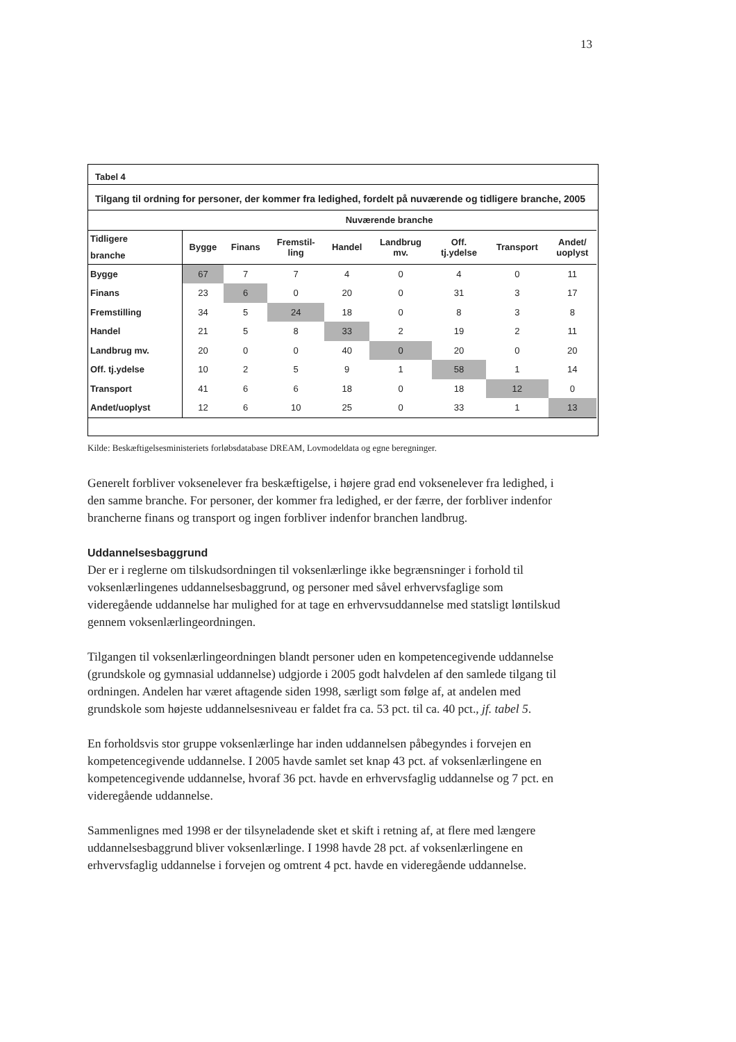13
Tabel 4
Tilgang til ordning for personer, der kommer fra ledighed, fordelt på nuværende og tidligere branche, 2005
| | Nuværende branche | | | | | | | |
| --- | --- | --- | --- | --- | --- | --- | --- | --- |
| Tidligere branche | Bygge | Finans | Fremstil- ling | Handel | Landbrug mv. | Off. tj.ydelse | Transport | Andet/ uoplyst |
| Bygge | 67 | 7 | 7 | 4 | 0 | 4 | 0 | 11 |
| Finans | 23 | 6 | 0 | 20 | 0 | 31 | 3 | 17 |
| Fremstilling | 34 | 5 | 24 | 18 | 0 | 8 | 3 | 8 |
| Handel | 21 | 5 | 8 | 33 | 2 | 19 | 2 | 11 |
| Landbrug mv. | 20 | 0 | 0 | 40 | 0 | 20 | 0 | 20 |
| Off. tj.ydelse | 10 | 2 | 5 | 9 | 1 | 58 | 1 | 14 |
| Transport | 41 | 6 | 6 | 18 | 0 | 18 | 12 | 0 |
| Andet/uoplyst | 12 | 6 | 10 | 25 | 0 | 33 | 1 | 13 |
Kilde: Beskæftigelsesministeriets forløbsdatabase DREAM, Lovmodeldata og egne beregninger.
Generelt forbliver voksenelever fra beskæftigelse, i højere grad end voksenelever fra ledighed, i den samme branche. For personer, der kommer fra ledighed, er der færre, der forbliver indenfor brancherne finans og transport og ingen forbliver indenfor branchen landbrug.
Uddannelsesbaggrund
Der er i reglerne om tilskudsordningen til voksenlærlinge ikke begrænsninger i forhold til voksenlærlingenes uddannelsesbaggrund, og personer med såvel erhvervsfaglige som videregående uddannelse har mulighed for at tage en erhvervsuddannelse med statsligt løntilskud gennem voksenlærlingeordningen.
Tilgangen til voksenlærlingeordningen blandt personer uden en kompetencegivende uddannelse (grundskole og gymnasial uddannelse) udgjorde i 2005 godt halvdelen af den samlede tilgang til ordningen. Andelen har været aftagende siden 1998, særligt som følge af, at andelen med grundskole som højeste uddannelsesniveau er faldet fra ca. 53 pct. til ca. 40 pct., jf. tabel 5.
En forholdsvis stor gruppe voksenlærlinge har inden uddannelsen påbegyndes i forvejen en kompetencegivende uddannelse. I 2005 havde samlet set knap 43 pct. af voksenlærlingene en kompetencegivende uddannelse, hvoraf 36 pct. havde en erhvervsfaglig uddannelse og 7 pct. en videregående uddannelse.
Sammenlignes med 1998 er der tilsyneladende sket et skift i retning af, at flere med længere uddannelsesbaggrund bliver voksenlærlinge. I 1998 havde 28 pct. af voksenlærlingene en erhvervsfaglig uddannelse i forvejen og omtrent 4 pct. havde en videregående uddannelse.